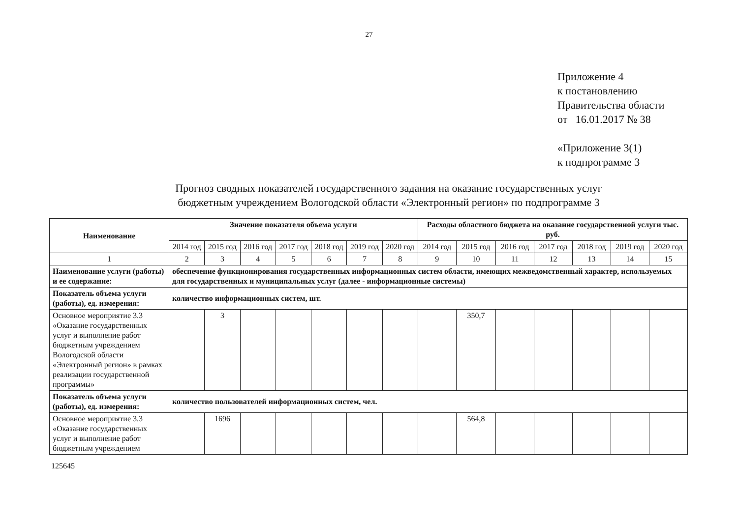27
Приложение 4
к постановлению
Правительства области
от 16.01.2017 № 38
«Приложение 3(1)
к подпрограмме 3
Прогноз сводных показателей государственного задания на оказание государственных услуг
бюджетным учреждением Вологодской области «Электронный регион» по подпрограмме 3
| Наименование | Значение показателя объема услуги | | | | | | | Расходы областного бюджета на оказание государственной услуги тыс. руб. | | | | | | |
| --- | --- | --- | --- | --- | --- | --- | --- | --- | --- | --- | --- | --- | --- | --- |
| | 2014 год | 2015 год | 2016 год | 2017 год | 2018 год | 2019 год | 2020 год | 2014 год | 2015 год | 2016 год | 2017 год | 2018 год | 2019 год | 2020 год |
| 1 | 2 | 3 | 4 | 5 | 6 | 7 | 8 | 9 | 10 | 11 | 12 | 13 | 14 | 15 |
| Наименование услуги (работы) и ее содержание: | обеспечение функционирования государственных информационных систем области, имеющих межведомственный характер, используемых для государственных и муниципальных услуг (далее - информационные системы) | | | | | | | | | | | | | |
| Показатель объема услуги (работы), ед. измерения: | количество информационных систем, шт. | | | | | | | | | | | | | |
| Основное мероприятие 3.3 «Оказание государственных услуг и выполнение работ бюджетным учреждением Вологодской области «Электронный регион» в рамках реализации государственной программы» | | 3 | | | | | | | 350,7 | | | | | |
| Показатель объема услуги (работы), ед. измерения: | количество пользователей информационных систем, чел. | | | | | | | | | | | | | |
| Основное мероприятие 3.3 «Оказание государственных услуг и выполнение работ бюджетным учреждением | | 1696 | | | | | | | 564,8 | | | | | |
125645